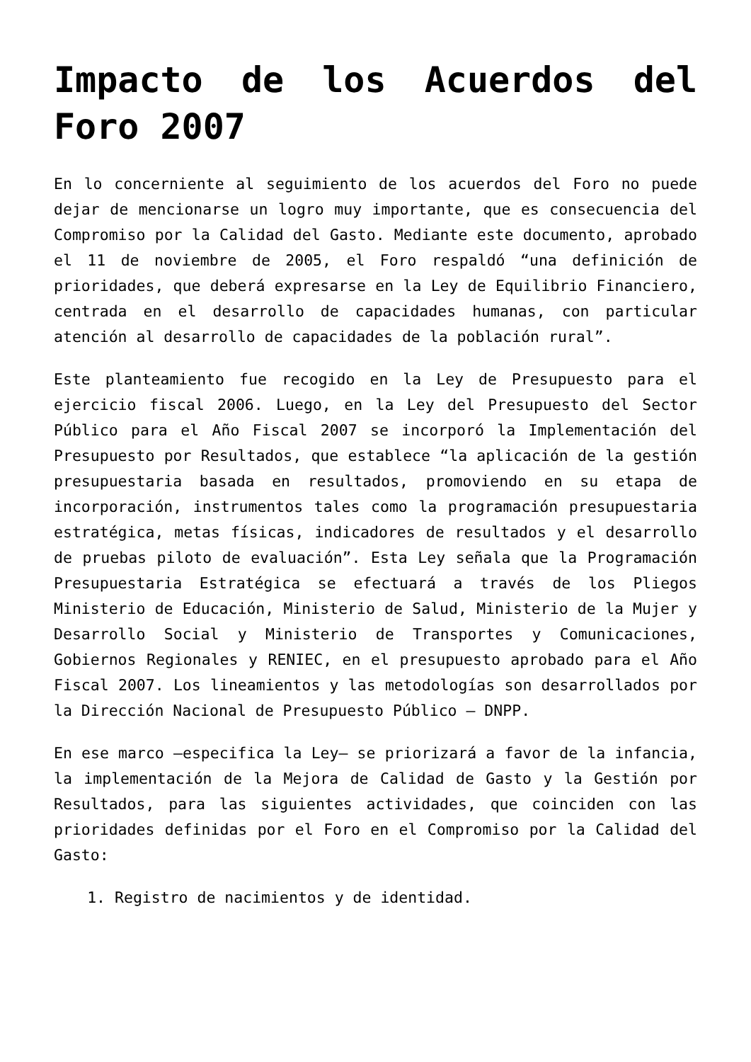Impacto de los Acuerdos del Foro 2007
En lo concerniente al seguimiento de los acuerdos del Foro no puede dejar de mencionarse un logro muy importante, que es consecuencia del Compromiso por la Calidad del Gasto. Mediante este documento, aprobado el 11 de noviembre de 2005, el Foro respaldó “una definición de prioridades, que deberá expresarse en la Ley de Equilibrio Financiero, centrada en el desarrollo de capacidades humanas, con particular atención al desarrollo de capacidades de la población rural”.
Este planteamiento fue recogido en la Ley de Presupuesto para el ejercicio fiscal 2006. Luego, en la Ley del Presupuesto del Sector Público para el Año Fiscal 2007 se incorporó la Implementación del Presupuesto por Resultados, que establece “la aplicación de la gestión presupuestaria basada en resultados, promoviendo en su etapa de incorporación, instrumentos tales como la programación presupuestaria estratégica, metas físicas, indicadores de resultados y el desarrollo de pruebas piloto de evaluación”. Esta Ley señala que la Programación Presupuestaria Estratégica se efectuará a través de los Pliegos Ministerio de Educación, Ministerio de Salud, Ministerio de la Mujer y Desarrollo Social y Ministerio de Transportes y Comunicaciones, Gobiernos Regionales y RENIEC, en el presupuesto aprobado para el Año Fiscal 2007. Los lineamientos y las metodologías son desarrollados por la Dirección Nacional de Presupuesto Público – DNPP.
En ese marco –especifica la Ley– se priorizará a favor de la infancia, la implementación de la Mejora de Calidad de Gasto y la Gestión por Resultados, para las siguientes actividades, que coinciden con las prioridades definidas por el Foro en el Compromiso por la Calidad del Gasto:
1. Registro de nacimientos y de identidad.